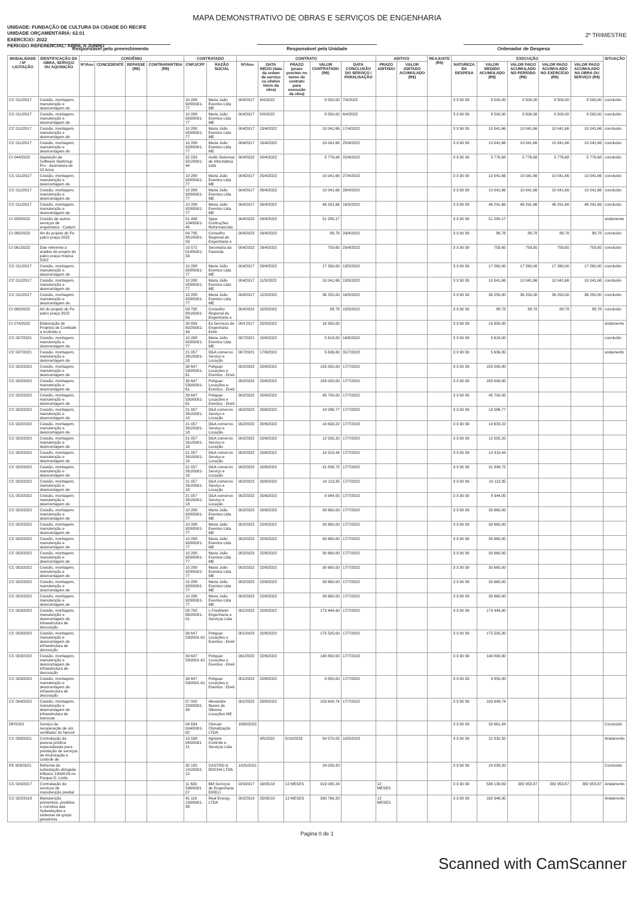MAPA DEMONSTRATIVO DE OBRAS E SERVIÇOS DE ENGENHARIA
UNIDADE: FUNDAÇÃO DE CULTURA DA CIDADE DO RECIFE
UNIDADE ORÇAMENTÁRIA: 62.01
EXERCÍCIO: 2022
PERÍODO REFERENCIAL: ABRIL A JUNHO
2º TRIMESTRE
Responsável pelo preenchimento Responsável pela Unidade Ordenador de Despesa
| MODALIDADE / Nº LICITAÇÃO | IDENTIFICAÇÃO DA OBRA, SERVIÇO OU AQUISIÇÃO | CONVÊNIO | | | | CONTRATADO | | CONTRATO | | | | | ADITIVO | | REAJUSTE (R$) | EXECUÇÃO | | | | | SITUAÇÃO |
| --- | --- | --- | --- | --- | --- | --- | --- | --- | --- | --- | --- | --- | --- | --- | --- | --- | --- | --- | --- | --- | --- |
| | | Nº/Ano | CONCEDENTE | REPASSE (R$) | CONTRAPARTIDA (R$) | CNPJ/CPF | RAZÃO SOCIAL | Nº/Ano | DATA INÍCIO (data da ordem de serviço ou efetivo início da obra) | PRAZO (prazo previsto no termo de contrato para execução da obra) | VALOR CONTRATADO (R$) | DATA CONCLUSÃO DO SERVIÇO / PARALISAÇÃO | PRAZO ADITADO | VALOR ADITADO ACUMULADO (R$) | | NATUREZA DA DESPESA | VALOR MEDIDO ACUMULADO (R$) | VALOR PAGO ACUMULADO NO PERÍODO (R$) | VALOR PAGO ACUMULADO NO EXERCÍCIO (R$) | VALOR PAGO ACUMULADO NA OBRA OU SERVIÇO (R$) | |
| CC 011/2017 | Cessão, montagem, manutenção e desmontagem de | | | | | 10 288 928/0001-77 | Maria João Eventos Ltda ME | 004/2017 | 4/4/2022 | | 8 500,00 | 7/4/2022 | | | | 3 3 90 39 | 8 500,00 | 8 500,00 | 8 500,00 | 8 500,00 | concluído |
| CC 011/2017 | Cessão, montagem, manutenção e desmontagem de | | | | | 10 288 928/0001-77 | Maria João Eventos Ltda ME | 004/2017 | 5/4/2022 | | 8 500,00 | 6/4/2022 | | | | 3 3 90 39 | 8 500,00 | 8 500,00 | 8 500,00 | 8 500,00 | concluído |
| CC 011/2017 | Cessão, montagem, manutenção e desmontagem de | | | | | 10 288 928/0001-77 | Maria João Eventos Ltda ME | 004/2017 | 13/4/2022 | | 10 041,66 | 17/4/2022 | | | | 3 3 90 39 | 10 041,66 | 10 041,66 | 10 041,66 | 10 041,66 | concluído |
| CC 011/2017 | Cessão, montagem, manutenção e desmontagem de | | | | | 10 288 928/0001-77 | Maria João Eventos Ltda ME | 004/2017 | 18/4/2022 | | 10 041,66 | 25/4/2022 | | | | 3 3 90 39 | 10 041,66 | 10 041,66 | 10 041,66 | 10 041,66 | concluído |
| CI 044/2022 | Aquisição de Software Sketchup Pro - Assinatura de 02 Anos | | | | | 22 233 581/0001-44 | AxAb Sistemas de Informática Ltda | 004/2022 | 20/4/2022 | | 5 776,68 | 22/4/2022 | | | | 3 3 90 39 | 5 776,68 | 5 776,68 | 5 776,68 | 5 776,68 | concluído |
| CC 011/2017 | Cessão, montagem, manutenção e desmontagem de | | | | | 10 288 928/0001-77 | Maria João Eventos Ltda ME | 004/2017 | 25/4/2022 | | 10 041,66 | 27/4/2022 | | | | 3 3 90 39 | 10 041,66 | 10 041,66 | 10 041,66 | 10 041,66 | concluído |
| CC 011/2017 | Cessão, montagem, manutenção e desmontagem de | | | | | 10 288 928/0001-77 | Maria João Eventos Ltda ME | 004/2017 | 26/4/2022 | | 10 041,66 | 28/4/2022 | | | | 3 3 90 39 | 10 041,66 | 10 041,66 | 10 041,66 | 10 041,66 | concluído |
| CC 011/2017 | Cessão, montagem, manutenção e desmontagem de | | | | | 10 288 928/0001-77 | Maria João Eventos Ltda ME | 004/2017 | 26/4/2022 | | 46 291,66 | 16/5/2022 | | | | 3 3 90 39 | 46 291,66 | 46 291,66 | 46 291,66 | 46 291,66 | concluído |
| CI 058/2022 | Cessão de outros serviços de engenharia - Cadum | | | | | 21 498 104/0001-48 | Sppe Contruções ReformasLtda | 004/2022 | 29/4/2022 | | 51 280,17 | | | | | 3 3 90 39 | 51 280,17 | | | | andamento |
| CI 060/2022 | Art do projeto do Pu palco praça 2022 | | | | | 09 795 881/0001-59 | Conselho Regional de Engenharia e | 004/2022 | 29/4/2022 | | 88,78 | 29/4/2022 | | | | 3 3 90 39 | 88,78 | 88,78 | 88,78 | 88,78 | concluído |
| CI 061/2022 | Dae referente a analise de projeto do palco praça musica 2022 | | | | | 10 572 014/0001-33 | Secretaria da Fazenda | 004/2022 | 29/4/2022 | | 759,65 | 29/4/2022 | | | | 3 3 90 39 | 759,65 | 759,65 | 759,65 | 759,65 | concluído |
| CC 011/2017 | Cessão, montagem, manutenção e desmontagem de | | | | | 10 288 928/0001-77 | Maria João Eventos Ltda ME | 004/2017 | 29/4/2022 | | 17 260,00 | 13/5/2022 | | | | 3 3 90 39 | 17 260,00 | 17 260,00 | 17 260,00 | 17 260,00 | concluído |
| CC 011/2017 | Cessão, montagem, manutenção e desmontagem de | | | | | 10 288 928/0001-77 | Maria João Eventos Ltda ME | 004/2017 | 11/5/2022 | | 10 041,66 | 13/5/2022 | | | | 3 3 90 39 | 10 041,66 | 10 041,66 | 10 041,66 | 10 041,66 | concluído |
| CC 011/2017 | Cessão, montagem, manutenção e desmontagem de | | | | | 10 288 928/0001-77 | Maria João Eventos Ltda ME | 004/2017 | 12/5/2022 | | 36 250,00 | 16/5/2022 | | | | 3 3 90 39 | 36 250,00 | 36 250,00 | 36 250,00 | 36 250,00 | concluído |
| CI 060/2022 | Art do projeto do Pu palco praça 2022 | | | | | 09 795 881/0001-59 | Conselho Regional de Engenharia e | 004/2022 | 10/5/2022 | | 88,78 | 10/5/2022 | | | | 3 3 90 39 | 88,78 | 88,78 | 88,78 | 88,78 | concluído |
| CI 074/2022 | Elaboração de Projetos de Combate a Incêndio e | | | | | 33 839 802/0001-49 | Es Serviços de Engenharia Eireli | 004 2017 | 20/5/2022 | | 16 950,00 | | | | | 3 3 90 39 | 16 950,00 | | | | andamento |
| CC 007/2021 | Cessão, montagem, manutenção e desmontagem de | | | | | 10 288 928/0001-77 | Maria João Eventos Ltda ME | 007/2021 | 15/6/2022 | | 5 618,00 | 16/6/2022 | | | | 3 3 90 39 | 5 618,00 | | | | concluído |
| CC 007/2021 | Cessão, montagem, manutenção e desmontagem de | | | | | 21 057 261/0001-18 | D&A comercio Serviço e Locação | 007/2021 | 17/6/2022 | | 5 636,80 | 31/7/2022 | | | | 3 3 90 39 | 5 636,80 | | | | andamento |
| CC 002/2022 | Cessão, montagem, manutenção e desmontagem de | | | | | 39 647 530/0001-61 | Potiguar Locações e Eventos - Eireli | 002/2022 | 20/6/2022 | | 155 000,00 | 17/7/2022 | | | | 3 3 90 39 | 155 000,00 | | | | |
| CC 002/2022 | Cessão, montagem, manutenção e desmontagem de | | | | | 39 647 530/0001-61 | Potiguar Locações e Eventos - Eireli | 002/2022 | 20/6/2022 | | 183 000,00 | 17/7/2022 | | | | 3 3 90 39 | 183 000,00 | | | | |
| CC 002/2022 | Cessão, montagem, manutenção e desmontagem de | | | | | 39 647 530/0001-61 | Potiguar Locações e Eventos - Eireli | 002/2022 | 20/6/2022 | | 45 700,00 | 17/7/2022 | | | | 3 3 90 39 | 45 700,00 | | | | |
| CC 002/2022 | Cessão, montagem, manutenção e desmontagem de | | | | | 21 057 261/0001-18 | D&A comercio Serviço e Locação | 002/2022 | 20/6/2022 | | 18 086,77 | 17/7/2022 | | | | 3 3 90 39 | 18 086,77 | | | | |
| CC 002/2022 | Cessão, montagem, manutenção e desmontagem de | | | | | 21 057 261/0001-18 | D&A comercio Serviço e Locação | 002/2022 | 20/6/2022 | | 14 633,22 | 17/7/2022 | | | | 3 3 90 39 | 14 633,22 | | | | |
| CC 002/2022 | Cessão, montagem, manutenção e desmontagem de | | | | | 21 057 261/0001-18 | D&A comercio Serviço e Locação | 002/2022 | 20/6/2022 | | 12 005,20 | 17/7/2022 | | | | 3 3 90 39 | 12 005,20 | | | | |
| CC 002/2022 | Cessão, montagem, manutenção e desmontagem de | | | | | 21 057 261/0001-18 | D&A comercio Serviço e Locação | 002/2022 | 20/6/2022 | | 14 318,44 | 17/7/2022 | | | | 3 3 90 39 | 14 318,44 | | | | |
| CC 002/2022 | Cessão, montagem, manutenção e desmontagem de | | | | | 21 057 261/0001-18 | D&A comercio Serviço e Locação | 002/2022 | 20/6/2022 | | 31 898,72 | 17/7/2022 | | | | 3 3 90 39 | 31 898,72 | | | | |
| CC 002/2022 | Cessão, montagem, manutenção e desmontagem de | | | | | 21 057 261/0001-18 | D&A comercio Serviço e Locação | 002/2022 | 20/6/2022 | | 10 113,35 | 17/7/2022 | | | | 3 3 90 39 | 10 113,35 | | | | |
| CC 002/2022 | Cessão, montagem, manutenção e desmontagem de | | | | | 21 057 261/0001-18 | D&A comercio Serviço e Locação | 002/2022 | 20/6/2022 | | 8 944,05 | 17/7/2022 | | | | 3 3 90 39 | 8 944,05 | | | | |
| CC 002/2022 | Cessão, montagem, manutenção e desmontagem de | | | | | 10 288 928/0001-77 | Maria João Eventos Ltda ME | 002/2022 | 20/6/2022 | | 30 660,00 | 17/7/2022 | | | | 3 3 90 39 | 30 660,00 | | | | |
| CC 002/2022 | Cessão, montagem, manutenção e desmontagem de | | | | | 10 288 928/0001-77 | Maria João Eventos Ltda ME | 002/2022 | 22/6/2022 | | 30 660,00 | 17/7/2022 | | | | 3 3 90 39 | 30 660,00 | | | | |
| CC 002/2022 | Cessão, montagem, manutenção e desmontagem de | | | | | 10 288 928/0001-77 | Maria João Eventos Ltda ME | 002/2022 | 22/6/2022 | | 30 660,00 | 17/7/2022 | | | | 3 3 90 39 | 30 660,00 | | | | |
| CC 002/2022 | Cessão, montagem, manutenção e desmontagem de | | | | | 10 288 928/0001-77 | Maria João Eventos Ltda ME | 002/2022 | 22/6/2022 | | 30 660,00 | 17/7/2022 | | | | 3 3 90 39 | 30 660,00 | | | | |
| CC 002/2022 | Cessão, montagem, manutenção e desmontagem de | | | | | 10 288 928/0001-77 | Maria João Eventos Ltda ME | 002/2022 | 22/6/2022 | | 30 660,00 | 17/7/2022 | | | | 3 3 90 39 | 30 660,00 | | | | |
| CC 002/2022 | Cessão, montagem, manutenção e desmontagem de | | | | | 10 288 928/0001-77 | Maria João Eventos Ltda ME | 002/2022 | 22/6/2022 | | 30 660,00 | 17/7/2022 | | | | 3 3 90 39 | 30 660,00 | | | | |
| CC 002/2022 | Cessão, montagem, manutenção e desmontagem de | | | | | 10 288 928/0001-77 | Maria João Eventos Ltda ME | 002/2022 | 22/6/2022 | | 30 660,00 | 17/7/2022 | | | | 3 3 90 39 | 30 660,00 | | | | |
| CC 003/2022 | Cessão, montagem, manutenção e desmontagem de infraestrutura de decoração | | | | | 03 782 862/0001-01 | L Freidheim Engenharia e Serviços Ltda | 001/2022 | 22/6/2022 | | 173 444,90 | 17/7/2022 | | | | 3 3 90 39 | 173 444,90 | | | | |
| CC 003/2022 | Cessão, montagem, manutenção e desmontagem de infraestrutura de decoração | | | | | 39 647 530/001-61 | Potiguar Locações e Eventos - Eireli | 001/2022 | 22/6/2022 | | 175 505,00 | 17/7/2022 | | | | 3 3 90 39 | 175 505,00 | | | | |
| CC 003/2022 | Cessão, montagem, manutenção e desmontagem de infraestrutura de decoração | | | | | 39 647 530/001-61 | Potiguar Locações e Eventos - Eireli | 001/2022 | 22/6/2022 | | 140 800,00 | 17/7/2022 | | | | 3 3 90 39 | 140 800,00 | | | | |
| CC 003/2022 | Cessão, montagem, manutenção e desmontagem de infraestrutura de decoração | | | | | 39 647 530/001-61 | Potiguar Locações e Eventos - Eireli | 001/2022 | 22/6/2022 | | 9 850,00 | 17/7/2022 | | | | 3 3 90 39 | 9 850,00 | | | | |
| CC 004/2022 | Cessão, montagem, manutenção e desmontagem de infraestrutura de barracas | | | | | 07 042 228/0001-93 | Alexandre Nunes de Oliveira Locações ME | 001/2022 | 28/6/2022 | | 103 649,74 | 17/7/2022 | | | | 3 3 90 39 | 103 649,74 | | | | |
| DP/2022 | Serviço de recuperação de um ventilador do fancoil | | | | | 04 634 004/0001-82 | Climoar Climatização LTDA | 1863/2022 | | | | | | | | 3 3 90 39 | 32 661,84 | | | | Concluído |
| CC 008/2021 | Contratação de pessoa jurídica especializada para prestação de serviços de imunização e controle de | | | | | 15 598 045/0001 21 | Agreste Controle e Serviços Ltda | | 9/5/2022 | 5/10/2023 | 54 570,05 | 10/5/2023 | | | | 3 3 90 39 | 31 832,50 | | | | Andamento |
| PE 003/2021 | Reforma de subestação abrigada trifásica 1000KVA no Parque D. Lindu | | | | | 32 185 141/0001-12 | CASTRO & ROCHA LTDA | 1425/2021 | | | 24 039,20 | | | | | 3 3 90 39 | 24 039,20 | | | | Concluído |
| CC 024/2017 | Contratação de serviços de manutenção predial | | | | | 11 630 536/0001 07 | BM Serviços de Engenharia EIRELI | 024/2017 | 16/05/18 | 12 MESES | 919 095,24 | | 12 MESES | | | 3 3 90 39 | 536 138,69 | 382 953,67 | 382 953,67 | 382 953,67 | Andamento |
| CC 002/2018 | Manutenção preventiva, preditiva e corretiva das Subestações e sistemas de grupo geradores | | | | | 41 116 138/0001-38 | Real Energy LTDA | 002/2019 | 25/05/18 | 12 MESES | 330 766,20 | | 12 MESES | | | 3 3 90 39 | 192 946,95 | | | | Andamento |
Pagina 0 de 1
Scanned with CamScanner